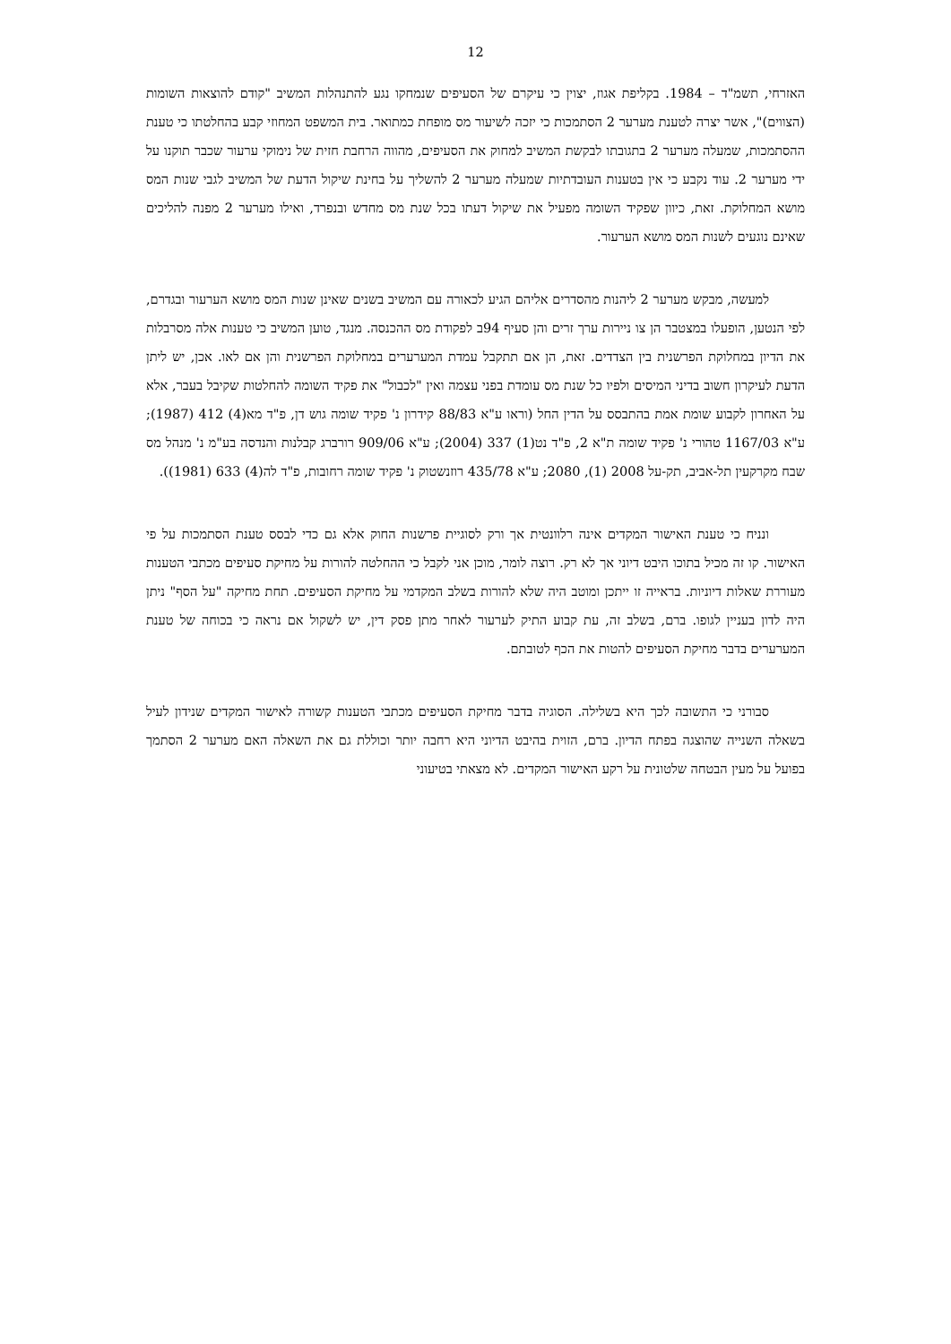12
האזרחי, תשמ"ד – 1984. בקליפת אגוז, יצוין כי עיקרם של הסעיפים שנמחקו נגע להתנהלות המשיב "קודם להוצאות השומות (הצווים)", אשר יצרה לטענת מערער 2 הסתמכות כי יזכה לשיעור מס מופחת כמתואר. בית המשפט המחוזי קבע בהחלטתו כי טענת ההסתמכות, שמעלה מערער 2 בתגובתו לבקשת המשיב למחוק את הסעיפים, מהווה הרחבת חזית של נימוקי ערעור שכבר תוקנו על ידי מערער 2. עוד נקבע כי אין בטענות העובדתיות שמעלה מערער 2 להשליך על בחינת שיקול הדעת של המשיב לגבי שנות המס מושא המחלוקת. זאת, כיוון שפקיד השומה מפעיל את שיקול דעתו בכל שנת מס מחדש ובנפרד, ואילו מערער 2 מפנה להליכים שאינם נוגעים לשנות המס מושא הערעור.
למעשה, מבקש מערער 2 ליהנות מהסדרים אליהם הגיע לכאורה עם המשיב בשנים שאינן שנות המס מושא הערעור ובגדרם, לפי הנטען, הופעלו במצטבר הן צו ניירות ערך זרים והן סעיף 94ב לפקודת מס ההכנסה. מנגד, טוען המשיב כי טענות אלה מסרבלות את הדיון במחלוקת הפרשנית בין הצדדים. זאת, הן אם תתקבל עמדת המערערים במחלוקת הפרשנית והן אם לאו. אכן, יש ליתן הדעת לעיקרון חשוב בדיני המיסים ולפיו כל שנת מס עומדת בפני עצמה ואין "לכבול" את פקיד השומה להחלטות שקיבל בעבר, אלא על האחרון לקבוע שומת אמת בהתבסס על הדין החל (וראו ע"א 88/83 קידרון נ' פקיד שומה גוש דן, פ"ד מא(4) 412 (1987); ע"א 1167/03 טהורי נ' פקיד שומה ת"א 2, פ"ד נט(1) 337 (2004); ע"א 909/06 רורברג קבלנות והנדסה בע"מ נ' מנהל מס שבח מקרקעין תל-אביב, תק-על 2008 (1), 2080; ע"א 435/78 רוזנשטוק נ' פקיד שומה רחובות, פ"ד לה(4) 633 (1981)).
ונניח כי טענת האישור המקדים אינה רלוונטית אך ורק לסוגיית פרשנות החוק אלא גם כדי לבסס טענת הסתמכות על פי האישור. קו זה מכיל בתוכו היבט דיוני אך לא רק. רוצה לומר, מוכן אני לקבל כי ההחלטה להורות על מחיקת סעיפים מכתבי הטענות מעוררת שאלות דיוניות. בראייה זו ייתכן ומוטב היה שלא להורות בשלב המקדמי על מחיקת הסעיפים. תחת מחיקה "על הסף" ניתן היה לדון בעניין לגופו. ברם, בשלב זה, עת קבוע התיק לערעור לאחר מתן פסק דין, יש לשקול אם נראה כי בכוחה של טענת המערערים בדבר מחיקת הסעיפים להטות את הכף לטובתם.
סבורני כי התשובה לכך היא בשלילה. הסוגיה בדבר מחיקת הסעיפים מכתבי הטענות קשורה לאישור המקדים שנידון לעיל בשאלה השנייה שהוצגה בפתח הדיון. ברם, הזוית בהיבט הדיוני היא רחבה יותר וכוללת גם את השאלה האם מערער 2 הסתמך בפועל על מעין הבטחה שלטונית על רקע האישור המקדים. לא מצאתי בטיעוני